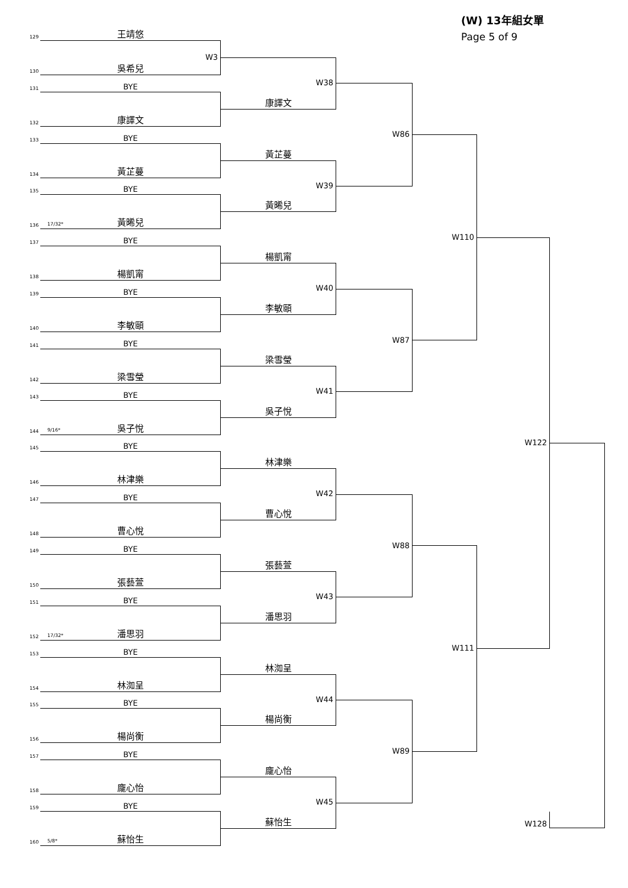(W) 13年組女單
Page 5 of 9
129
王靖悠
130
W3
吳希兒
131
BYE
132
康譯文
133
BYE
134
黃芷蔓
135
BYE
136
17/32* 黃晞兒
137
BYE
138
楊凱甯
139
BYE
140
李敏頤
141
BYE
142
梁雪瑩
143
BYE
144
9/16* 吳子悅
145
BYE
146
林津樂
147
BYE
148
曹心悅
149
BYE
150
張藝萱
151
BYE
152
17/32* 潘思羽
153
BYE
154
林洳呈
155
BYE
156
楊尚衡
157
BYE
158
龐心怡
159
BYE
160
5/8* 蘇怡生
W38
康譯文
黃芷蔓
W39
黃晞兒
楊凱甯
W40
李敏頤
梁雪瑩
W41
吳子悅
林津樂
W42
曹心悅
張藝萱
W43
潘思羽
林洳呈
W44
楊尚衡
龐心怡
W45
蘇怡生
W86
W87
W88
W89
W110
W111
W122
W128